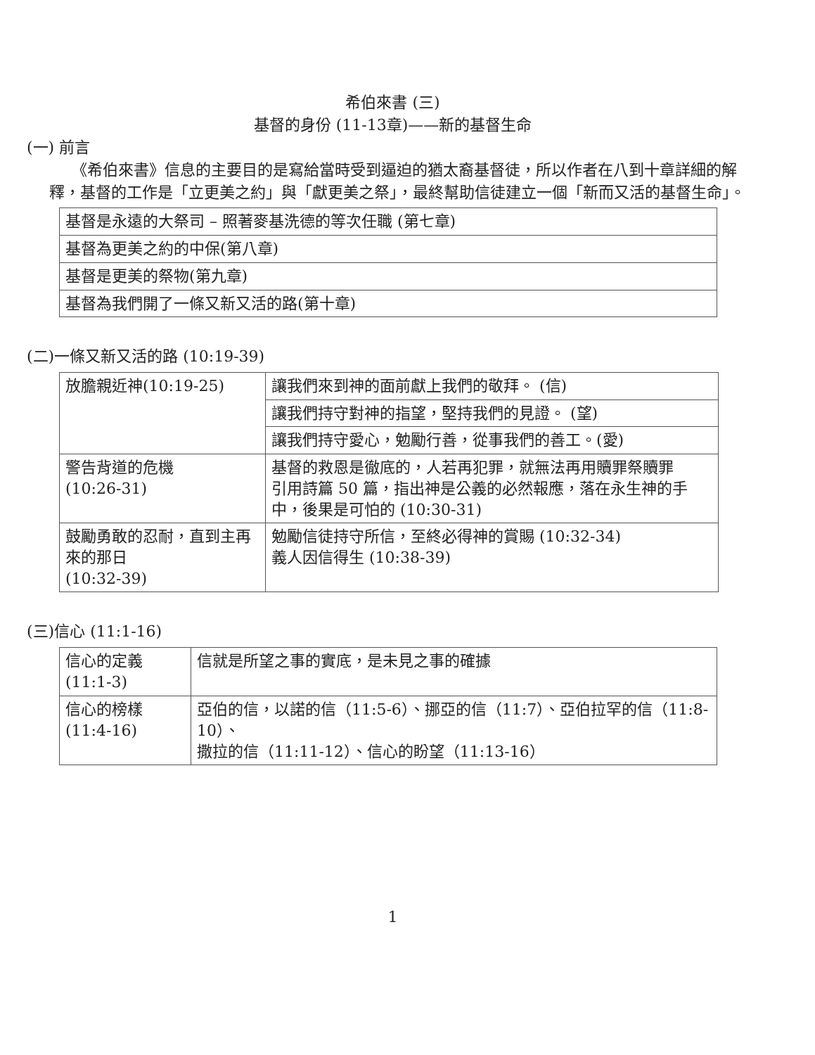希伯來書 (三)
基督的身份 (11-13章)——新的基督生命
(一) 前言
《希伯來書》信息的主要目的是寫給當時受到逼迫的猶太裔基督徒，所以作者在八到十章詳細的解釋，基督的工作是「立更美之約」與「獻更美之祭」，最終幫助信徒建立一個「新而又活的基督生命」。
| 基督是永遠的大祭司 – 照著麥基洗德的等次任職 (第七章) |
| 基督為更美之約的中保(第八章) |
| 基督是更美的祭物(第九章) |
| 基督為我們開了一條又新又活的路(第十章) |
(二)一條又新又活的路 (10:19-39)
| 放膽親近神(10:19-25) | 讓我們來到神的面前獻上我們的敬拜。 (信) |
| | 讓我們持守對神的指望，堅持我們的見證。 (望) |
| | 讓我們持守愛心，勉勵行善，從事我們的善工。(愛) |
| 警告背道的危機 (10:26-31) | 基督的救恩是徹底的，人若再犯罪，就無法再用贖罪祭贖罪 引用詩篇 50 篇，指出神是公義的必然報應，落在永生神的手中，後果是可怕的 (10:30-31) |
| 鼓勵勇敢的忍耐，直到主再來的那日 (10:32-39) | 勉勵信徒持守所信，至終必得神的賞賜 (10:32-34) 義人因信得生 (10:38-39) |
(三)信心 (11:1-16)
| 信心的定義 (11:1-3) | 信就是所望之事的實底，是未見之事的確據 |
| 信心的榜樣 (11:4-16) | 亞伯的信，以諾的信（11:5-6）、挪亞的信（11:7）、亞伯拉罕的信（11:8-10）、 撒拉的信（11:11-12）、信心的盼望（11:13-16） |
1